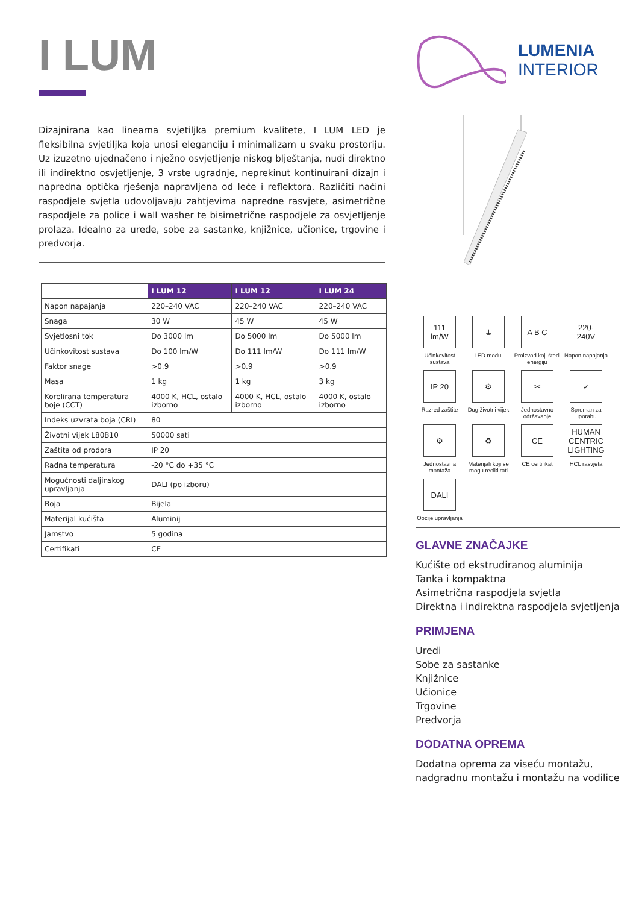I LUM
Dizajnirana kao linearna svjetiljka premium kvalitete, I LUM LED je fleksibilna svjetiljka koja unosi eleganciju i minimalizam u svaku prostoriju. Uz izuzetno ujednačeno i nježno osvjetljenje niskog blještanja, nudi direktno ili indirektno osvjetljenje, 3 vrste ugradnje, neprekinut kontinuirani dizajn i napredna optička rješenja napravljena od leće i reflektora. Različiti načini raspodjele svjetla udovoljavaju zahtjevima napredne rasvjete, asimetrične raspodjele za police i wall washer te bisimetrične raspodjele za osvjetljenje prolaza. Idealno za urede, sobe za sastanke, knjižnice, učionice, trgovine i predvorja.
| | I LUM 12 | I LUM 12 | I LUM 24 |
| Napon napajanja | 220–240 VAC | 220–240 VAC | 220–240 VAC |
| Snaga | 30 W | 45 W | 45 W |
| Svjetlosni tok | Do 3000 lm | Do 5000 lm | Do 5000 lm |
| Učinkovitost sustava | Do 100 lm/W | Do 111 lm/W | Do 111 lm/W |
| Faktor snage | >0.9 | >0.9 | >0.9 |
| Masa | 1 kg | 1 kg | 3 kg |
| Korelirana temperatura boje (CCT) | 4000 K, HCL, ostalo izborno | 4000 K, HCL, ostalo izborno | 4000 K, ostalo izborno |
| Indeks uzvrata boja (CRI) | 80 | | |
| Životni vijek L80B10 | 50000 sati | | |
| Zaštita od prodora | IP 20 | | |
| Radna temperatura | -20 °C do +35 °C | | |
| Mogućnosti daljinskog upravljanja | DALI (po izboru) | | |
| Boja | Bijela | | |
| Materijal kućišta | Aluminij | | |
| Jamstvo | 5 godina | | |
| Certifikati | CE | | |
LUMENIA
INTERIOR
111 lm/W
Učinkovitost sustava
⏚
LED modul
A B C
Proizvod koji štedi energiju
220-240V
Napon napajanja
IP 20
Razred zaštite
⚙
Dug životni vijek
✂
Jednostavno održavanje
✓
Spreman za uporabu
⚙
Jednostavna montaža
♻
Materijali koji se mogu reciklirati
CE
CE certifikat
HUMAN CENTRIC LIGHTING
HCL rasvjeta
DALI
Opcije upravljanja
GLAVNE ZNAČAJKE
Kućište od ekstrudiranog aluminija
Tanka i kompaktna
Asimetrična raspodjela svjetla
Direktna i indirektna raspodjela svjetljenja
PRIMJENA
Uredi
Sobe za sastanke
Knjižnice
Učionice
Trgovine
Predvorja
DODATNA OPREMA
Dodatna oprema za viseću montažu, nadgradnu montažu i montažu na vodilice